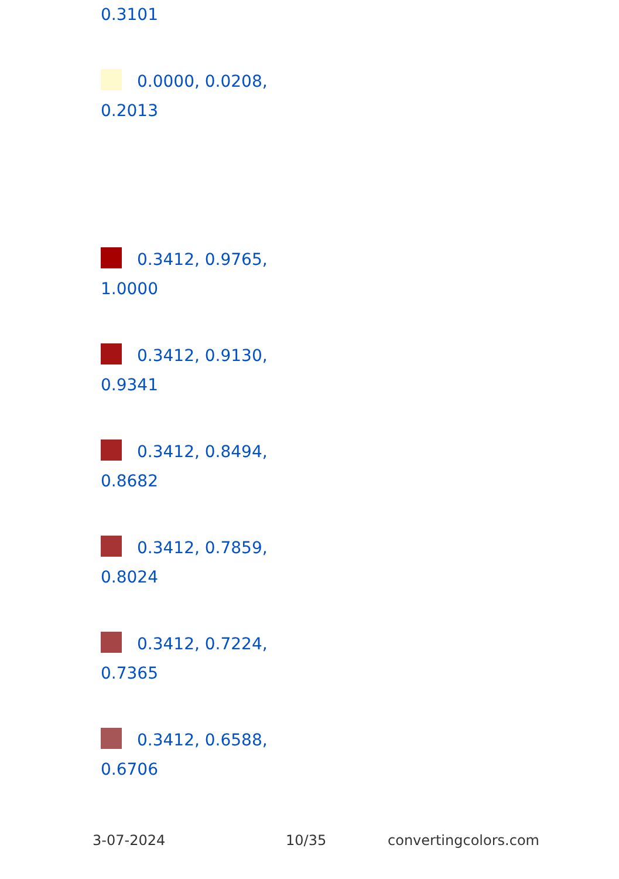0.3101
0.0000, 0.0208, 0.2013
0.3412, 0.9765, 1.0000
0.3412, 0.9130, 0.9341
0.3412, 0.8494, 0.8682
0.3412, 0.7859, 0.8024
0.3412, 0.7224, 0.7365
0.3412, 0.6588, 0.6706
3-07-2024 10/35 convertingcolors.com